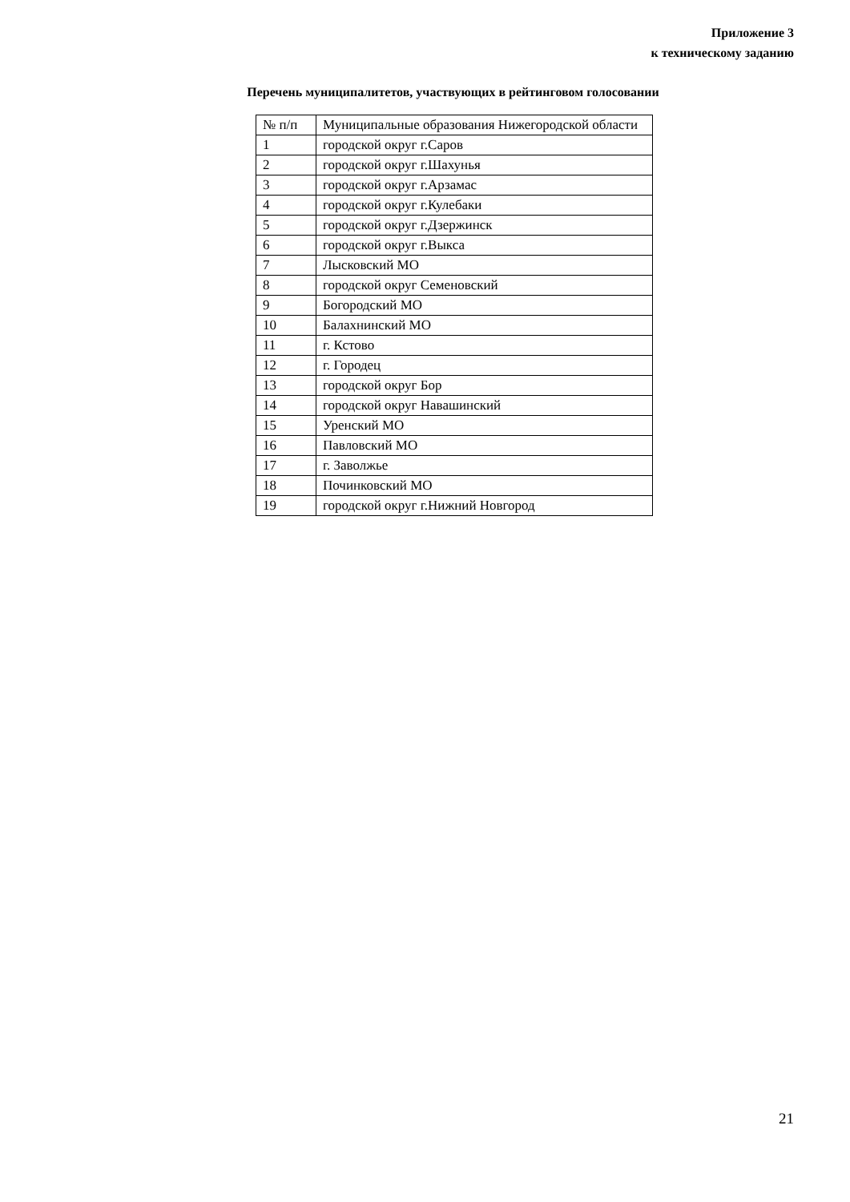Приложение 3
к техническому заданию
Перечень муниципалитетов, участвующих в рейтинговом голосовании
| № п/п | Муниципальные образования Нижегородской области |
| 1 | городской округ г.Саров |
| 2 | городской округ г.Шахунья |
| 3 | городской округ г.Арзамас |
| 4 | городской округ г.Кулебаки |
| 5 | городской округ г.Дзержинск |
| 6 | городской округ г.Выкса |
| 7 | Лысковский МО |
| 8 | городской округ Семеновский |
| 9 | Богородский МО |
| 10 | Балахнинский МО |
| 11 | г. Кстово |
| 12 | г. Городец |
| 13 | городской округ Бор |
| 14 | городской округ Навашинский |
| 15 | Уренский МО |
| 16 | Павловский МО |
| 17 | г. Заволжье |
| 18 | Починковский МО |
| 19 | городской округ г.Нижний Новгород |
21